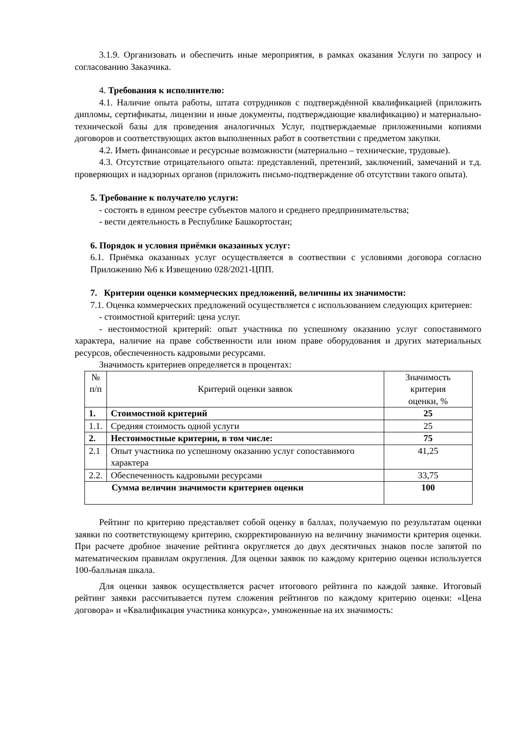3.1.9. Организовать и обеспечить иные мероприятия, в рамках оказания Услуги по запросу и согласованию Заказчика.
4. Требования к исполнителю:
4.1. Наличие опыта работы, штата сотрудников с подтверждённой квалификацией (приложить дипломы, сертификаты, лицензии и иные документы, подтверждающие квалификацию) и материально-технической базы для проведения аналогичных Услуг, подтверждаемые приложенными копиями договоров и соответствующих актов выполненных работ в соответствии с предметом закупки.
4.2. Иметь финансовые и ресурсные возможности (материально – технические, трудовые).
4.3. Отсутствие отрицательного опыта: представлений, претензий, заключений, замечаний и т.д. проверяющих и надзорных органов (приложить письмо-подтверждение об отсутствии такого опыта).
5. Требование к получателю услуги:
- состоять в едином реестре субъектов малого и среднего предпринимательства;
- вести деятельность в Республике Башкортостан;
6. Порядок и условия приёмки оказанных услуг:
6.1. Приёмка оказанных услуг осуществляется в соотвествии с условиями договора согласно Приложению №6 к Извещению 028/2021-ЦПП.
7. Критерии оценки коммерческих предложений, величины их значимости:
7.1. Оценка коммерческих предложений осуществляется с использованием следующих критериев:
- стоимостной критерий: цена услуг.
- нестоимостной критерий: опыт участника по успешному оказанию услуг сопоставимого характера, наличие на праве собственности или ином праве оборудования и других материальных ресурсов, обеспеченность кадровыми ресурсами.
Значимость критериев определяется в процентах:
| № п/п | Критерий оценки заявок | Значимость критерия оценки, % |
| 1. | Стоимостной критерий | 25 |
| 1.1. | Средняя стоимость одной услуги | 25 |
| 2. | Нестоимостные критерии, в том числе: | 75 |
| 2.1 | Опыт участника по успешному оказанию услуг сопоставимого характера | 41,25 |
| 2.2. | Обеспеченность кадровыми ресурсами | 33,75 |
| Сумма величин значимости критериев оценки | | 100 |
Рейтинг по критерию представляет собой оценку в баллах, получаемую по результатам оценки заявки по соответствующему критерию, скорректированную на величину значимости критерия оценки. При расчете дробное значение рейтинга округляется до двух десятичных знаков после запятой по математическим правилам округления. Для оценки заявок по каждому критерию оценки используется 100-балльная шкала.
Для оценки заявок осуществляется расчет итогового рейтинга по каждой заявке. Итоговый рейтинг заявки рассчитывается путем сложения рейтингов по каждому критерию оценки: «Цена договора» и «Квалификация участника конкурса», умноженные на их значимость: